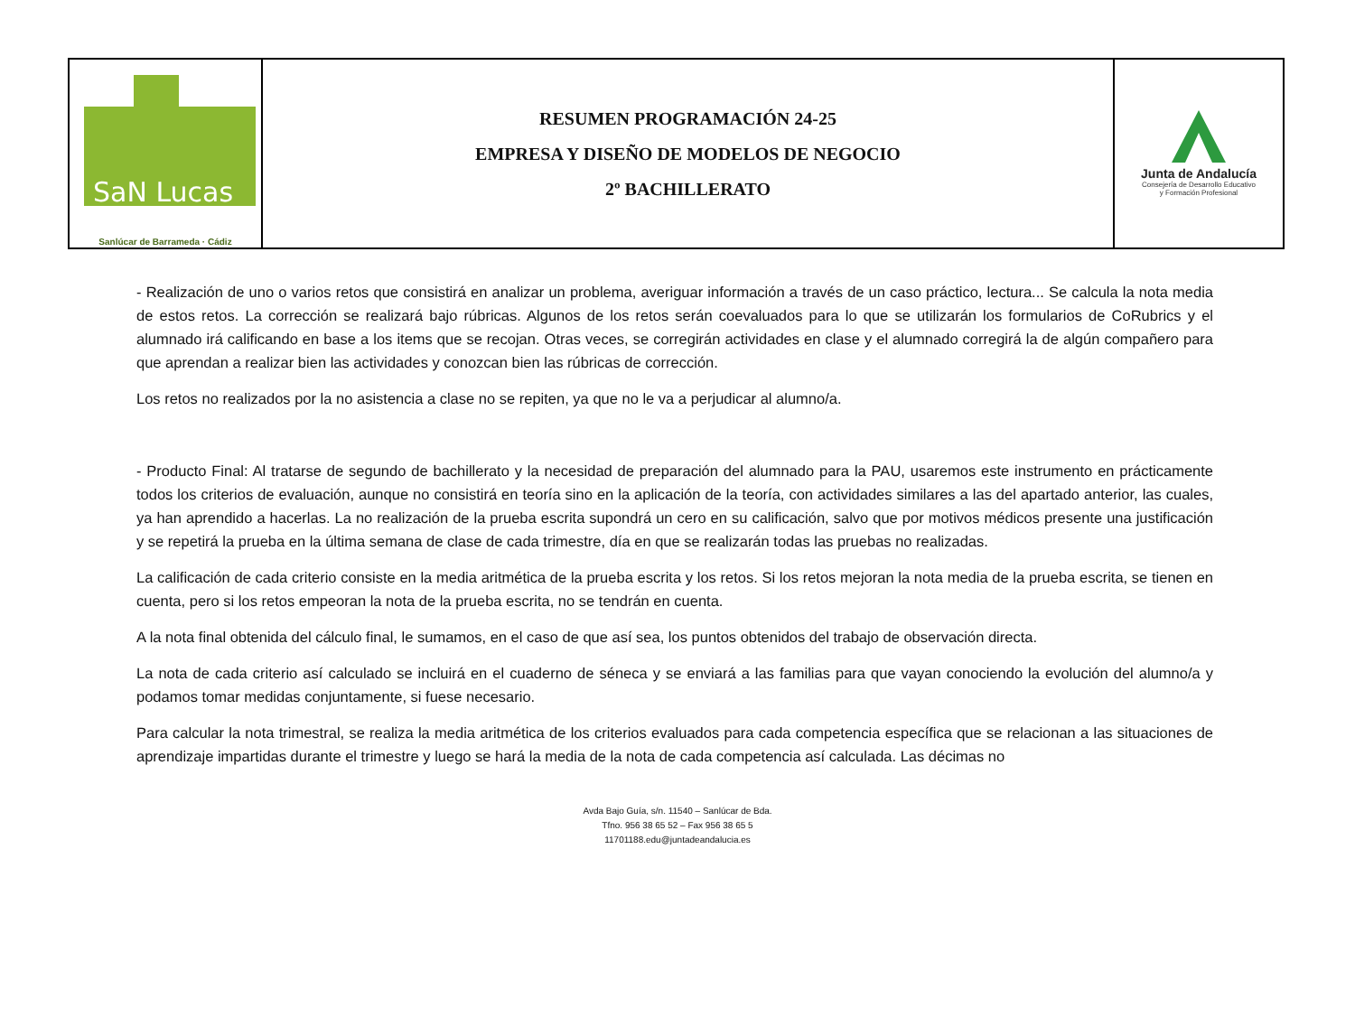| SaN Lucas Sanlúcar de Barrameda · Cádiz | RESUMEN PROGRAMACIÓN 24-25 EMPRESA Y DISEÑO DE MODELOS DE NEGOCIO 2º BACHILLERATO | Junta de Andalucía Consejería de Desarrollo Educativo y Formación Profesional |
- Realización de uno o varios retos que consistirá en analizar un problema, averiguar información a través de un caso práctico, lectura... Se calcula la nota media de estos retos. La corrección se realizará bajo rúbricas. Algunos de los retos serán coevaluados para lo que se utilizarán los formularios de CoRubrics y el alumnado irá calificando en base a los items que se recojan. Otras veces, se corregirán actividades en clase y el alumnado corregirá la de algún compañero para que aprendan a realizar bien las actividades y conozcan bien las rúbricas de corrección.
Los retos no realizados por la no asistencia a clase no se repiten, ya que no le va a perjudicar al alumno/a.
- Producto Final: Al tratarse de segundo de bachillerato y la necesidad de preparación del alumnado para la PAU, usaremos este instrumento en prácticamente todos los criterios de evaluación, aunque no consistirá en teoría sino en la aplicación de la teoría, con actividades similares a las del apartado anterior, las cuales, ya han aprendido a hacerlas. La no realización de la prueba escrita supondrá un cero en su calificación, salvo que por motivos médicos presente una justificación y se repetirá la prueba en la última semana de clase de cada trimestre, día en que se realizarán todas las pruebas no realizadas.
La calificación de cada criterio consiste en la media aritmética de la prueba escrita y los retos. Si los retos mejoran la nota media de la prueba escrita, se tienen en cuenta, pero si los retos empeoran la nota de la prueba escrita, no se tendrán en cuenta.
A la nota final obtenida del cálculo final, le sumamos, en el caso de que así sea, los puntos obtenidos del trabajo de observación directa.
La nota de cada criterio así calculado se incluirá en el cuaderno de séneca y se enviará a las familias para que vayan conociendo la evolución del alumno/a y podamos tomar medidas conjuntamente, si fuese necesario.
Para calcular la nota trimestral, se realiza la media aritmética de los criterios evaluados para cada competencia específica que se relacionan a las situaciones de aprendizaje impartidas durante el trimestre y luego se hará la media de la nota de cada competencia así calculada. Las décimas no
Avda Bajo Guía, s/n. 11540 – Sanlúcar de Bda.
Tfno. 956 38 65 52 – Fax 956 38 65 5
11701188.edu@juntadeandalucia.es